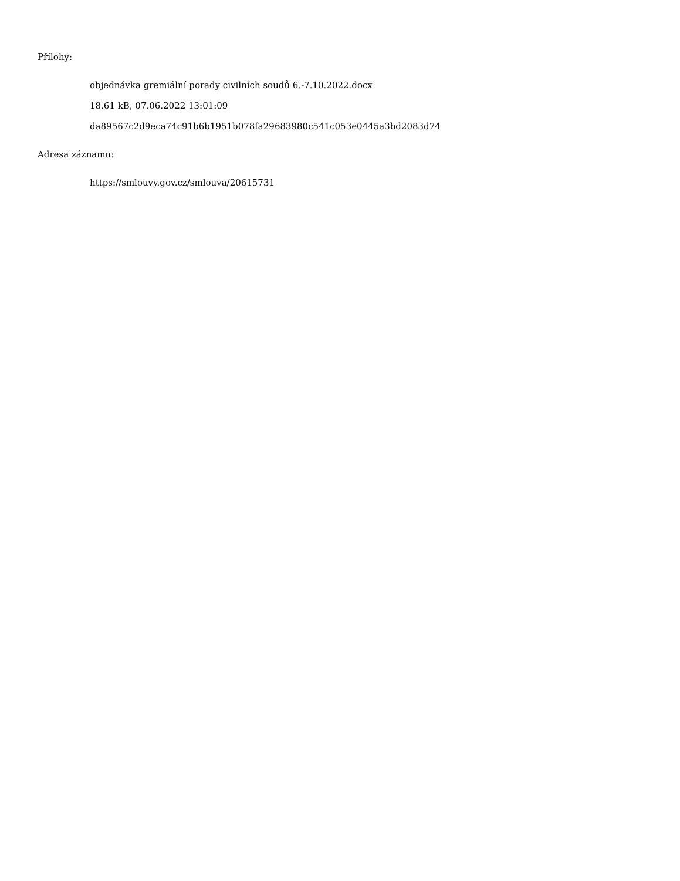Přílohy:
objednávka gremiální porady civilních soudů 6.-7.10.2022.docx
18.61 kB, 07.06.2022 13:01:09
da89567c2d9eca74c91b6b1951b078fa29683980c541c053e0445a3bd2083d74
Adresa záznamu:
https://smlouvy.gov.cz/smlouva/20615731